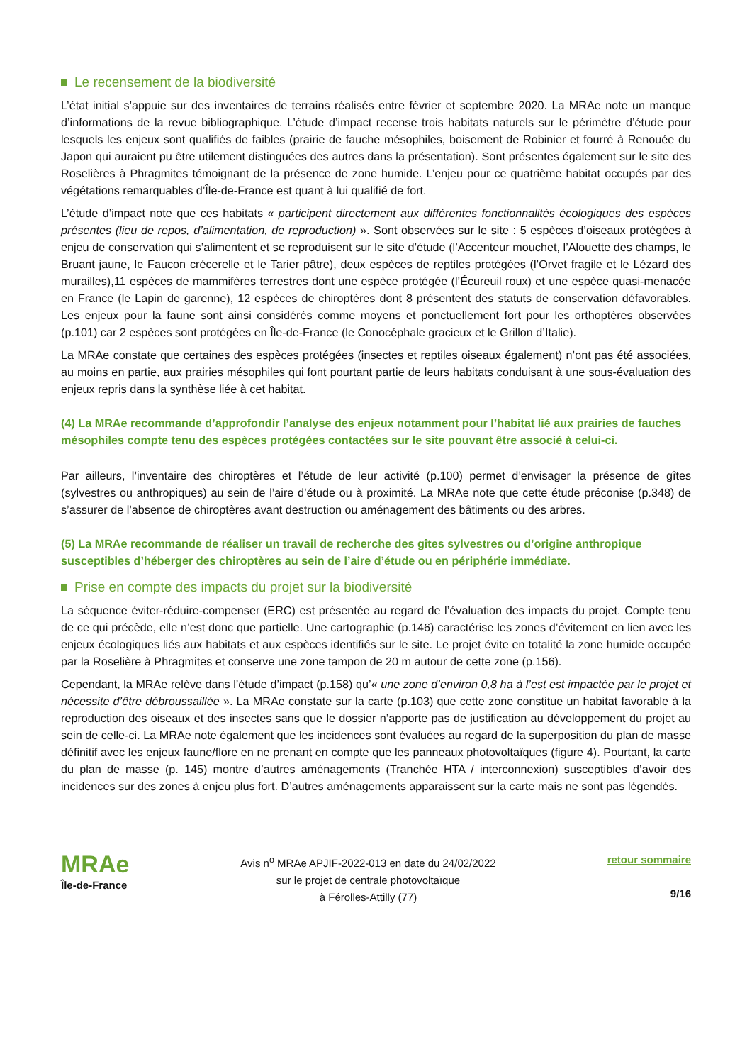Le recensement de la biodiversité
L’état initial s’appuie sur des inventaires de terrains réalisés entre février et septembre 2020. La MRAe note un manque d’informations de la revue bibliographique. L’étude d’impact recense trois habitats naturels sur le périmètre d’étude pour lesquels les enjeux sont qualifiés de faibles (prairie de fauche mésophiles, boisement de Robinier et fourré à Renouée du Japon qui auraient pu être utilement distinguées des autres dans la présentation). Sont présentes également sur le site des Roselières à Phragmites témoignant de la présence de zone humide. L’enjeu pour ce quatrième habitat occupés par des végétations remarquables d’Île-de-France est quant à lui qualifié de fort.
L’étude d’impact note que ces habitats « participent directement aux différentes fonctionnalités écologiques des espèces présentes (lieu de repos, d’alimentation, de reproduction) ». Sont observées sur le site : 5 espèces d’oiseaux protégées à enjeu de conservation qui s’alimentent et se reproduisent sur le site d’étude (l’Accenteur mouchet, l’Alouette des champs, le Bruant jaune, le Faucon crécerelle et le Tarier pâtre), deux espèces de reptiles protégées (l’Orvet fragile et le Lézard des murailles),11 espèces de mammifères terrestres dont une espèce protégée (l’Écureuil roux) et une espèce quasi-menacée en France (le Lapin de garenne), 12 espèces de chiroptères dont 8 présentent des statuts de conservation défavorables. Les enjeux pour la faune sont ainsi considérés comme moyens et ponctuellement fort pour les orthoptères observées (p.101) car 2 espèces sont protégées en Île-de-France (le Conocéphale gracieux et le Grillon d’Italie).
La MRAe constate que certaines des espèces protégées (insectes et reptiles oiseaux également) n’ont pas été associées, au moins en partie, aux prairies mésophiles qui font pourtant partie de leurs habitats conduisant à une sous-évaluation des enjeux repris dans la synthèse liée à cet habitat.
(4) La MRAe recommande d’approfondir l’analyse des enjeux notamment pour l’habitat lié aux prairies de fauches mésophiles compte tenu des espèces protégées contactées sur le site pouvant être associé à celui-ci.
Par ailleurs, l’inventaire des chiroptères et l’étude de leur activité (p.100) permet d’envisager la présence de gîtes (sylvestres ou anthropiques) au sein de l’aire d’étude ou à proximité. La MRAe note que cette étude préconise (p.348) de s’assurer de l’absence de chiroptères avant destruction ou aménagement des bâtiments ou des arbres.
(5) La MRAe recommande de réaliser un travail de recherche des gîtes sylvestres ou d’origine anthropique susceptibles d’héberger des chiroptères au sein de l’aire d’étude ou en périphérie immédiate.
Prise en compte des impacts du projet sur la biodiversité
La séquence éviter-réduire-compenser (ERC) est présentée au regard de l’évaluation des impacts du projet. Compte tenu de ce qui précède, elle n’est donc que partielle. Une cartographie (p.146) caractérise les zones d’évitement en lien avec les enjeux écologiques liés aux habitats et aux espèces identifiés sur le site. Le projet évite en totalité la zone humide occupée par la Roselière à Phragmites et conserve une zone tampon de 20 m autour de cette zone (p.156).
Cependant, la MRAe relève dans l’étude d’impact (p.158) qu’« une zone d’environ 0,8 ha à l’est est impactée par le projet et nécessite d’être débroussaillée ». La MRAe constate sur la carte (p.103) que cette zone constitue un habitat favorable à la reproduction des oiseaux et des insectes sans que le dossier n’apporte pas de justification au développement du projet au sein de celle-ci. La MRAe note également que les incidences sont évaluées au regard de la superposition du plan de masse définitif avec les enjeux faune/flore en ne prenant en compte que les panneaux photovoltaïques (figure 4). Pourtant, la carte du plan de masse (p. 145) montre d’autres aménagements (Tranchée HTA / interconnexion) susceptibles d’avoir des incidences sur des zones à enjeu plus fort. D’autres aménagements apparaissent sur la carte mais ne sont pas légendés.
MRAe
Île-de-France
Avis n<sup>o</sup> MRAe APJIF-2022-013 en date du 24/02/2022
sur le projet de centrale photovoltaïque
à Férolles-Attilly (77)
retour sommaire
9/16